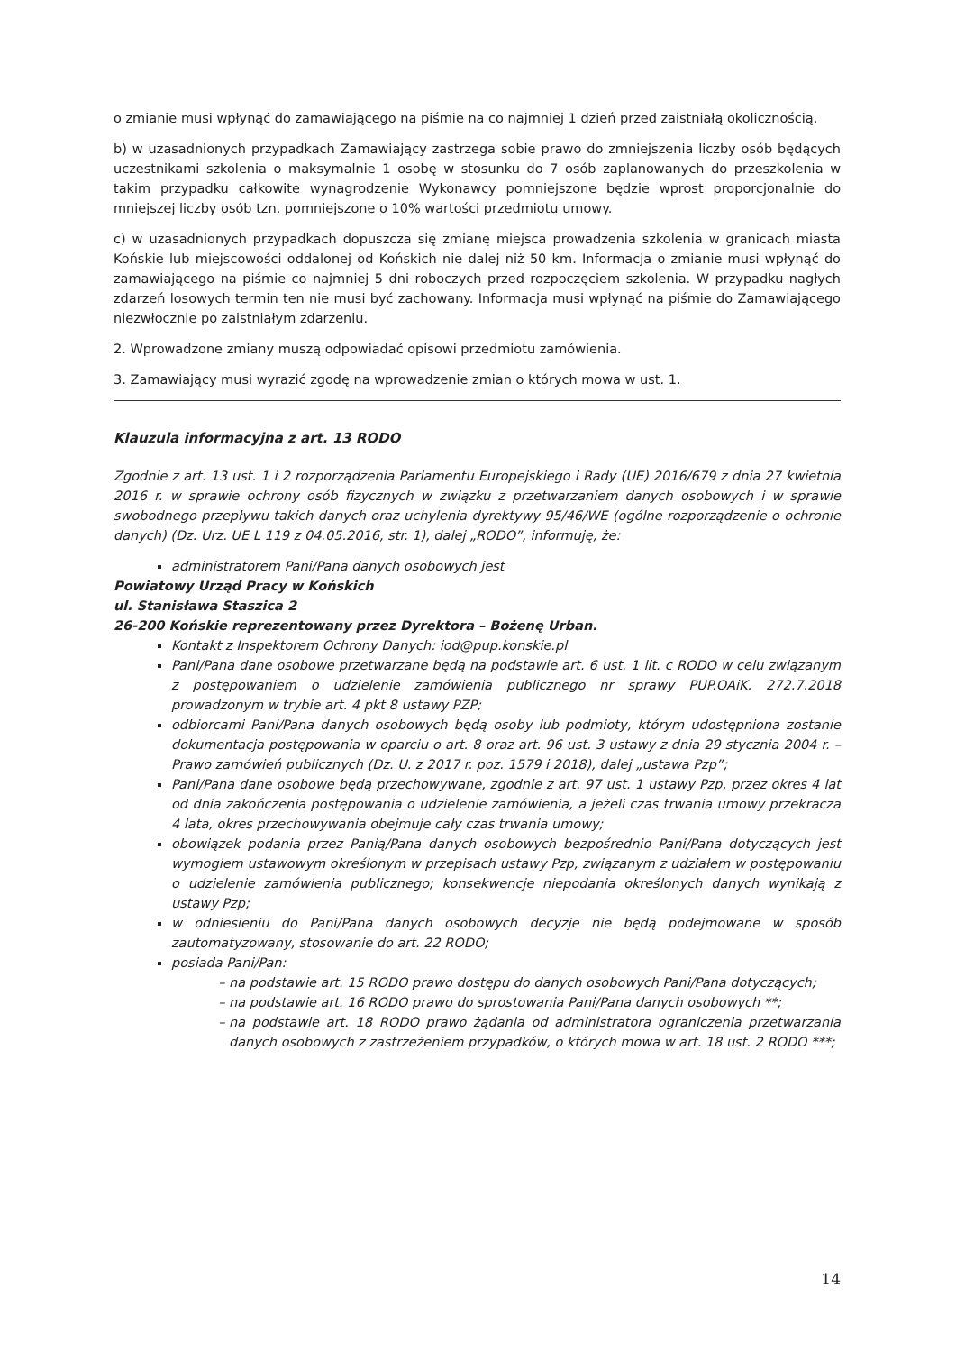o zmianie musi wpłynąć do zamawiającego na piśmie na co najmniej 1 dzień przed zaistniałą okolicznością.
b) w uzasadnionych przypadkach Zamawiający zastrzega sobie prawo do zmniejszenia liczby osób będących uczestnikami szkolenia o maksymalnie 1 osobę w stosunku do 7 osób zaplanowanych do przeszkolenia w takim przypadku całkowite wynagrodzenie Wykonawcy pomniejszone będzie wprost proporcjonalnie do mniejszej liczby osób tzn. pomniejszone o 10% wartości przedmiotu umowy.
c) w uzasadnionych przypadkach dopuszcza się zmianę miejsca prowadzenia szkolenia w granicach miasta Końskie lub miejscowości oddalonej od Końskich nie dalej niż 50 km. Informacja o zmianie musi wpłynąć do zamawiającego na piśmie co najmniej 5 dni roboczych przed rozpoczęciem szkolenia. W przypadku nagłych zdarzeń losowych termin ten nie musi być zachowany. Informacja musi wpłynąć na piśmie do Zamawiającego niezwłocznie po zaistniałym zdarzeniu.
2. Wprowadzone zmiany muszą odpowiadać opisowi przedmiotu zamówienia.
3. Zamawiający musi wyrazić zgodę na wprowadzenie zmian o których mowa w ust. 1.
Klauzula informacyjna z art. 13 RODO
Zgodnie z art. 13 ust. 1 i 2 rozporządzenia Parlamentu Europejskiego i Rady (UE) 2016/679 z dnia 27 kwietnia 2016 r. w sprawie ochrony osób fizycznych w związku z przetwarzaniem danych osobowych i w sprawie swobodnego przepływu takich danych oraz uchylenia dyrektywy 95/46/WE (ogólne rozporządzenie o ochronie danych) (Dz. Urz. UE L 119 z 04.05.2016, str. 1), dalej „RODO”, informuję, że:
administratorem Pani/Pana danych osobowych jest
Powiatowy Urząd Pracy w Końskich
ul. Stanisława Staszica 2
26-200 Końskie reprezentowany przez Dyrektora – Bożenę Urban.
Kontakt z Inspektorem Ochrony Danych: iod@pup.konskie.pl
Pani/Pana dane osobowe przetwarzane będą na podstawie art. 6 ust. 1 lit. c RODO w celu związanym z postępowaniem o udzielenie zamówienia publicznego nr sprawy PUP.OAiK. 272.7.2018 prowadzonym w trybie art. 4 pkt 8 ustawy PZP;
odbiorcami Pani/Pana danych osobowych będą osoby lub podmioty, którym udostępniona zostanie dokumentacja postępowania w oparciu o art. 8 oraz art. 96 ust. 3 ustawy z dnia 29 stycznia 2004 r. – Prawo zamówień publicznych (Dz. U. z 2017 r. poz. 1579 i 2018), dalej „ustawa Pzp”;
Pani/Pana dane osobowe będą przechowywane, zgodnie z art. 97 ust. 1 ustawy Pzp, przez okres 4 lat od dnia zakończenia postępowania o udzielenie zamówienia, a jeżeli czas trwania umowy przekracza 4 lata, okres przechowywania obejmuje cały czas trwania umowy;
obowiązek podania przez Panią/Pana danych osobowych bezpośrednio Pani/Pana dotyczących jest wymogiem ustawowym określonym w przepisach ustawy Pzp, związanym z udziałem w postępowaniu o udzielenie zamówienia publicznego; konsekwencje niepodania określonych danych wynikają z ustawy Pzp;
w odniesieniu do Pani/Pana danych osobowych decyzje nie będą podejmowane w sposób zautomatyzowany, stosowanie do art. 22 RODO;
posiada Pani/Pan:
na podstawie art. 15 RODO prawo dostępu do danych osobowych Pani/Pana dotyczących;
na podstawie art. 16 RODO prawo do sprostowania Pani/Pana danych osobowych **;
na podstawie art. 18 RODO prawo żądania od administratora ograniczenia przetwarzania danych osobowych z zastrzeżeniem przypadków, o których mowa w art. 18 ust. 2 RODO ***;
14